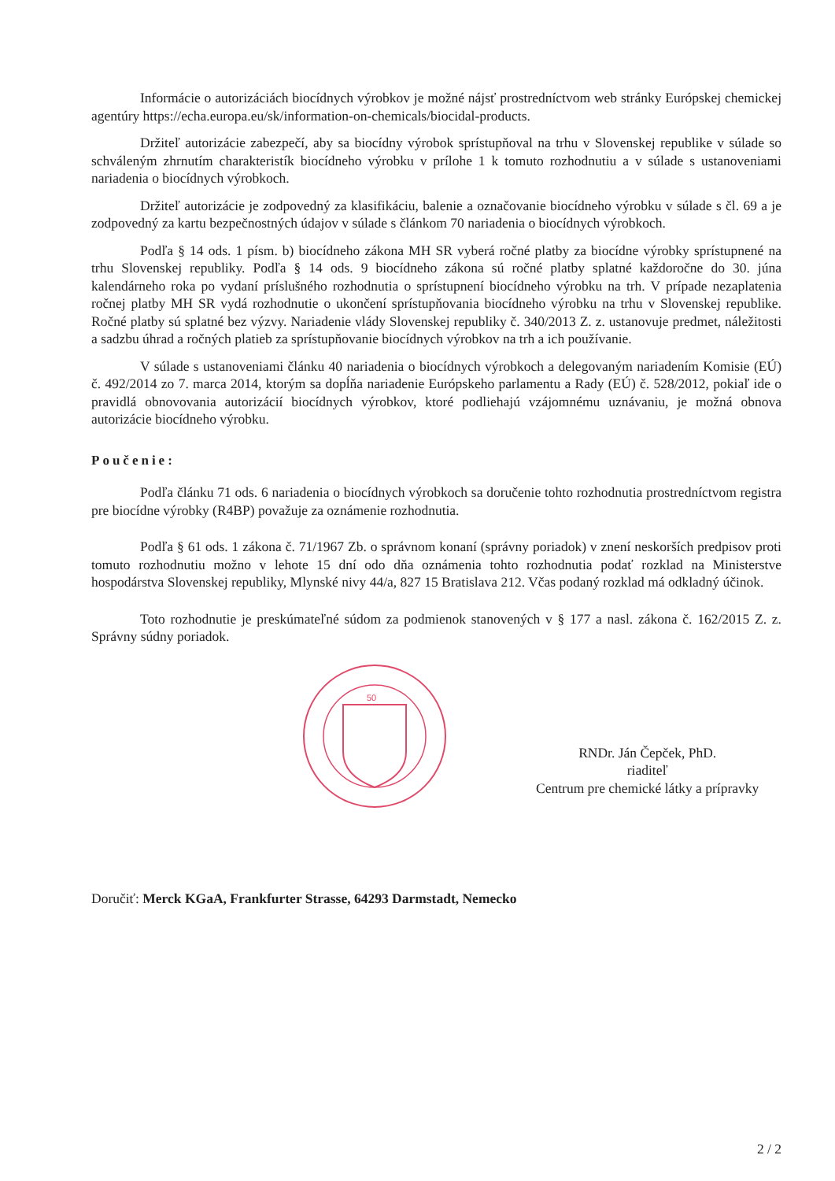Informácie o autorizáciách biocídnych výrobkov je možné nájsť prostredníctvom web stránky Európskej chemickej agentúry https://echa.europa.eu/sk/information-on-chemicals/biocidal-products.
Držiteľ autorizácie zabezpečí, aby sa biocídny výrobok sprístupňoval na trhu v Slovenskej republike v súlade so schváleným zhrnutím charakteristík biocídneho výrobku v prílohe 1 k tomuto rozhodnutiu a v súlade s ustanoveniami nariadenia o biocídnych výrobkoch.
Držiteľ autorizácie je zodpovedný za klasifikáciu, balenie a označovanie biocídneho výrobku v súlade s čl. 69 a je zodpovedný za kartu bezpečnostných údajov v súlade s článkom 70 nariadenia o biocídnych výrobkoch.
Podľa § 14 ods. 1 písm. b) biocídneho zákona MH SR vyberá ročné platby za biocídne výrobky sprístupnené na trhu Slovenskej republiky. Podľa § 14 ods. 9 biocídneho zákona sú ročné platby splatné každoročne do 30. júna kalendárneho roka po vydaní príslušného rozhodnutia o sprístupnení biocídneho výrobku na trh. V prípade nezaplatenia ročnej platby MH SR vydá rozhodnutie o ukončení sprístupňovania biocídneho výrobku na trhu v Slovenskej republike. Ročné platby sú splatné bez výzvy. Nariadenie vlády Slovenskej republiky č. 340/2013 Z. z. ustanovuje predmet, náležitosti a sadzbu úhrad a ročných platieb za sprístupňovanie biocídnych výrobkov na trh a ich používanie.
V súlade s ustanoveniami článku 40 nariadenia o biocídnych výrobkoch a delegovaným nariadením Komisie (EÚ) č. 492/2014 zo 7. marca 2014, ktorým sa dopĺňa nariadenie Európskeho parlamentu a Rady (EÚ) č. 528/2012, pokiaľ ide o pravidlá obnovovania autorizácií biocídnych výrobkov, ktoré podliehajú vzájomnému uznávaniu, je možná obnova autorizácie biocídneho výrobku.
Poučenie:
Podľa článku 71 ods. 6 nariadenia o biocídnych výrobkoch sa doručenie tohto rozhodnutia prostredníctvom registra pre biocídne výrobky (R4BP) považuje za oznámenie rozhodnutia.
Podľa § 61 ods. 1 zákona č. 71/1967 Zb. o správnom konaní (správny poriadok) v znení neskorších predpisov proti tomuto rozhodnutiu možno v lehote 15 dní odo dňa oznámenia tohto rozhodnutia podať rozklad na Ministerstve hospodárstva Slovenskej republiky, Mlynské nivy 44/a, 827 15 Bratislava 212. Včas podaný rozklad má odkladný účinok.
Toto rozhodnutie je preskúmateľné súdom za podmienok stanovených v § 177 a nasl. zákona č. 162/2015 Z. z. Správny súdny poriadok.
50
RNDr. Ján Čepček, PhD.
riaditeľ
Centrum pre chemické látky a prípravky
Doručiť: Merck KGaA, Frankfurter Strasse, 64293 Darmstadt, Nemecko
2 / 2